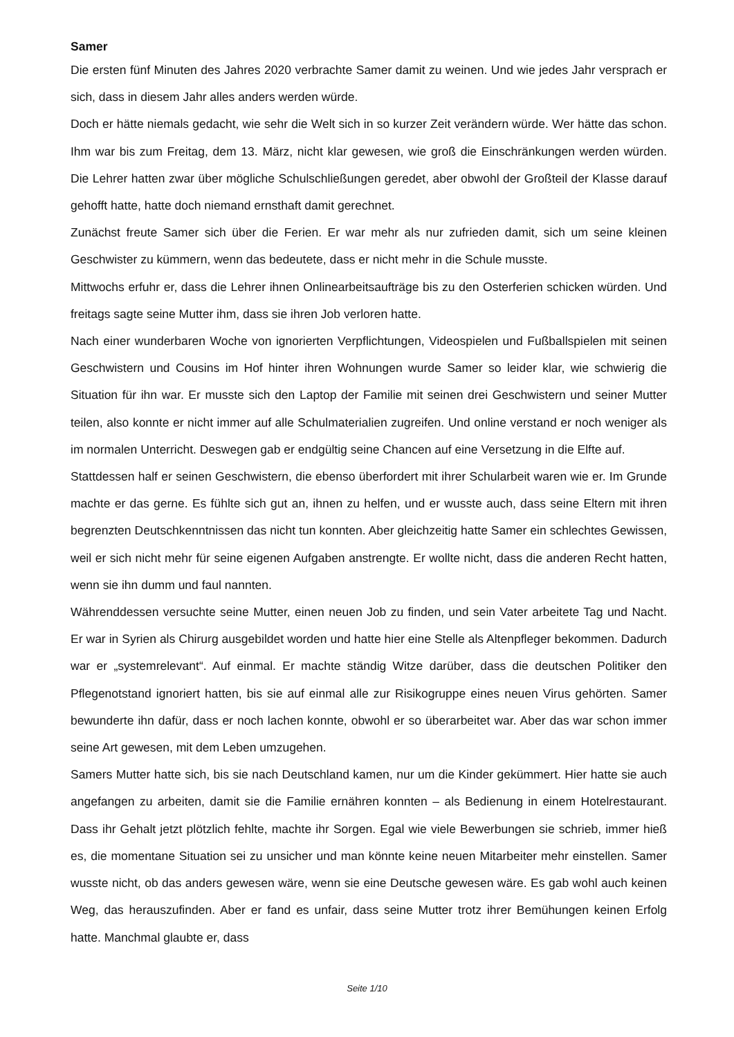Samer
Die ersten fünf Minuten des Jahres 2020 verbrachte Samer damit zu weinen. Und wie jedes Jahr versprach er sich, dass in diesem Jahr alles anders werden würde.
Doch er hätte niemals gedacht, wie sehr die Welt sich in so kurzer Zeit verändern würde. Wer hätte das schon. Ihm war bis zum Freitag, dem 13. März, nicht klar gewesen, wie groß die Einschränkungen werden würden. Die Lehrer hatten zwar über mögliche Schulschließungen geredet, aber obwohl der Großteil der Klasse darauf gehofft hatte, hatte doch niemand ernsthaft damit gerechnet.
Zunächst freute Samer sich über die Ferien. Er war mehr als nur zufrieden damit, sich um seine kleinen Geschwister zu kümmern, wenn das bedeutete, dass er nicht mehr in die Schule musste.
Mittwochs erfuhr er, dass die Lehrer ihnen Onlinearbeitsaufträge bis zu den Osterferien schicken würden. Und freitags sagte seine Mutter ihm, dass sie ihren Job verloren hatte.
Nach einer wunderbaren Woche von ignorierten Verpflichtungen, Videospielen und Fußballspielen mit seinen Geschwistern und Cousins im Hof hinter ihren Wohnungen wurde Samer so leider klar, wie schwierig die Situation für ihn war. Er musste sich den Laptop der Familie mit seinen drei Geschwistern und seiner Mutter teilen, also konnte er nicht immer auf alle Schulmaterialien zugreifen. Und online verstand er noch weniger als im normalen Unterricht. Deswegen gab er endgültig seine Chancen auf eine Versetzung in die Elfte auf.
Stattdessen half er seinen Geschwistern, die ebenso überfordert mit ihrer Schularbeit waren wie er. Im Grunde machte er das gerne. Es fühlte sich gut an, ihnen zu helfen, und er wusste auch, dass seine Eltern mit ihren begrenzten Deutschkenntnissen das nicht tun konnten. Aber gleichzeitig hatte Samer ein schlechtes Gewissen, weil er sich nicht mehr für seine eigenen Aufgaben anstrengte. Er wollte nicht, dass die anderen Recht hatten, wenn sie ihn dumm und faul nannten.
Währenddessen versuchte seine Mutter, einen neuen Job zu finden, und sein Vater arbeitete Tag und Nacht. Er war in Syrien als Chirurg ausgebildet worden und hatte hier eine Stelle als Altenpfleger bekommen. Dadurch war er „systemrelevant“. Auf einmal. Er machte ständig Witze darüber, dass die deutschen Politiker den Pflegenotstand ignoriert hatten, bis sie auf einmal alle zur Risikogruppe eines neuen Virus gehörten. Samer bewunderte ihn dafür, dass er noch lachen konnte, obwohl er so überarbeitet war. Aber das war schon immer seine Art gewesen, mit dem Leben umzugehen.
Samers Mutter hatte sich, bis sie nach Deutschland kamen, nur um die Kinder gekümmert. Hier hatte sie auch angefangen zu arbeiten, damit sie die Familie ernähren konnten – als Bedienung in einem Hotelrestaurant. Dass ihr Gehalt jetzt plötzlich fehlte, machte ihr Sorgen. Egal wie viele Bewerbungen sie schrieb, immer hieß es, die momentane Situation sei zu unsicher und man könnte keine neuen Mitarbeiter mehr einstellen. Samer wusste nicht, ob das anders gewesen wäre, wenn sie eine Deutsche gewesen wäre. Es gab wohl auch keinen Weg, das herauszufinden. Aber er fand es unfair, dass seine Mutter trotz ihrer Bemühungen keinen Erfolg hatte. Manchmal glaubte er, dass
Seite 1/10